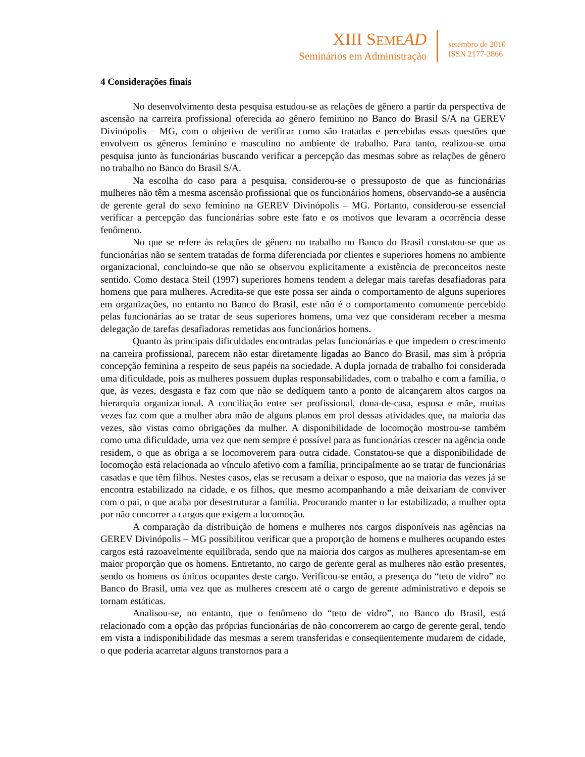XIII SEME AD
Seminários em Administração
setembro de 2010
ISSN 2177-3866
4 Considerações finais
No desenvolvimento desta pesquisa estudou-se as relações de gênero a partir da perspectiva de ascensão na carreira profissional oferecida ao gênero feminino no Banco do Brasil S/A na GEREV Divinópolis – MG, com o objetivo de verificar como são tratadas e percebidas essas questões que envolvem os gêneros feminino e masculino no ambiente de trabalho. Para tanto, realizou-se uma pesquisa junto às funcionárias buscando verificar a percepção das mesmas sobre as relações de gênero no trabalho no Banco do Brasil S/A.
Na escolha do caso para a pesquisa, considerou-se o pressuposto de que as funcionárias mulheres não têm a mesma ascensão profissional que os funcionários homens, observando-se a ausência de gerente geral do sexo feminino na GEREV Divinópolis – MG. Portanto, considerou-se essencial verificar a percepção das funcionárias sobre este fato e os motivos que levaram a ocorrência desse fenômeno.
No que se refere às relações de gênero no trabalho no Banco do Brasil constatou-se que as funcionárias não se sentem tratadas de forma diferenciada por clientes e superiores homens no ambiente organizacional, concluindo-se que não se observou explicitamente a existência de preconceitos neste sentido. Como destaca Steil (1997) superiores homens tendem a delegar mais tarefas desafiadoras para homens que para mulheres. Acredita-se que este possa ser ainda o comportamento de alguns superiores em organizações, no entanto no Banco do Brasil, este não é o comportamento comumente percebido pelas funcionárias ao se tratar de seus superiores homens, uma vez que consideram receber a mesma delegação de tarefas desafiadoras remetidas aos funcionários homens.
Quanto às principais dificuldades encontradas pelas funcionárias e que impedem o crescimento na carreira profissional, parecem não estar diretamente ligadas ao Banco do Brasil, mas sim à própria concepção feminina a respeito de seus papéis na sociedade. A dupla jornada de trabalho foi considerada uma dificuldade, pois as mulheres possuem duplas responsabilidades, com o trabalho e com a família, o que, às vezes, desgasta e faz com que não se dediquem tanto a ponto de alcançarem altos cargos na hierarquia organizacional. A conciliação entre ser profissional, dona-de-casa, esposa e mãe, muitas vezes faz com que a mulher abra mão de alguns planos em prol dessas atividades que, na maioria das vezes, são vistas como obrigações da mulher. A disponibilidade de locomoção mostrou-se também como uma dificuldade, uma vez que nem sempre é possível para as funcionárias crescer na agência onde residem, o que as obriga a se locomoverem para outra cidade. Constatou-se que a disponibilidade de locomoção está relacionada ao vínculo afetivo com a família, principalmente ao se tratar de funcionárias casadas e que têm filhos. Nestes casos, elas se recusam a deixar o esposo, que na maioria das vezes já se encontra estabilizado na cidade, e os filhos, que mesmo acompanhando a mãe deixariam de conviver com o pai, o que acaba por desestruturar a família. Procurando manter o lar estabilizado, a mulher opta por não concorrer a cargos que exigem a locomoção.
A comparação da distribuição de homens e mulheres nos cargos disponíveis nas agências na GEREV Divinópolis – MG possibilitou verificar que a proporção de homens e mulheres ocupando estes cargos está razoavelmente equilibrada, sendo que na maioria dos cargos as mulheres apresentam-se em maior proporção que os homens. Entretanto, no cargo de gerente geral as mulheres não estão presentes, sendo os homens os únicos ocupantes deste cargo. Verificou-se então, a presença do “teto de vidro” no Banco do Brasil, uma vez que as mulheres crescem até o cargo de gerente administrativo e depois se tornam estáticas.
Analisou-se, no entanto, que o fenômeno do “teto de vidro”, no Banco do Brasil, está relacionado com a opção das próprias funcionárias de não concorrerem ao cargo de gerente geral, tendo em vista a indisponibilidade das mesmas a serem transferidas e conseqüentemente mudarem de cidade, o que poderia acarretar alguns transtornos para a